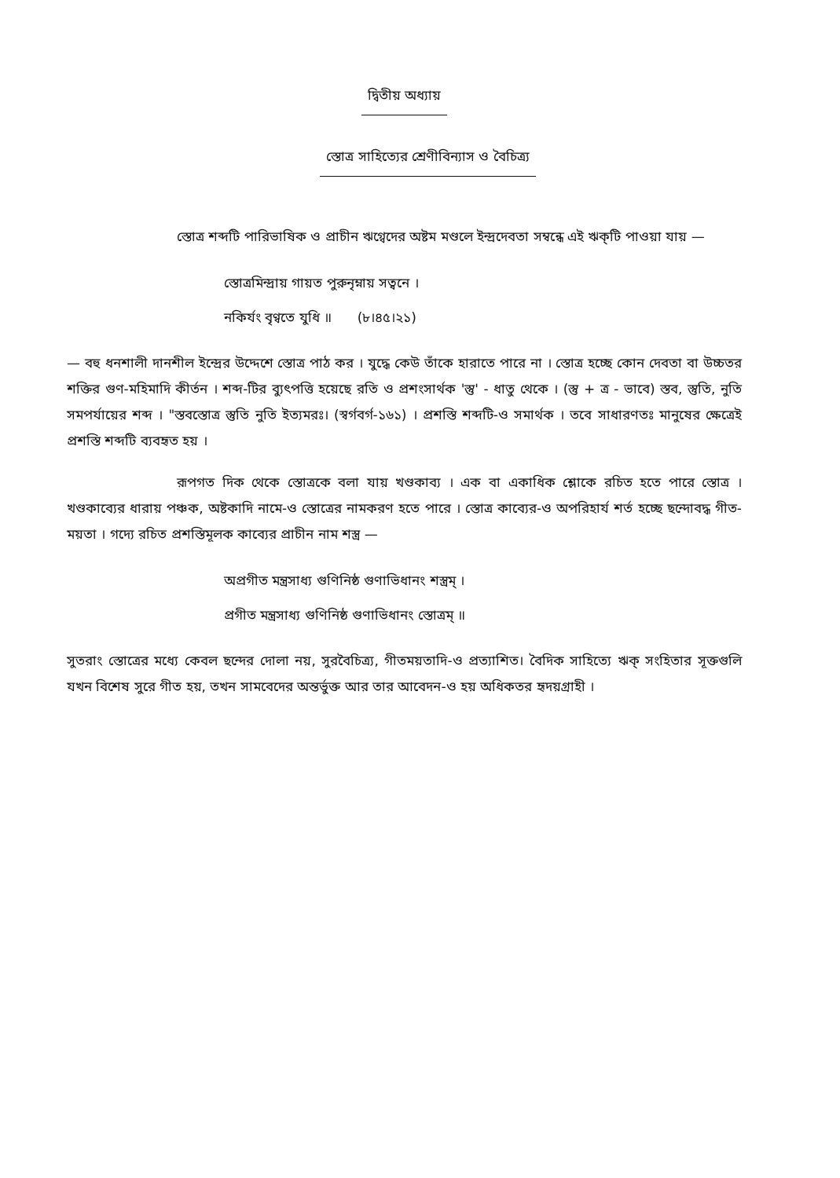দ্বিতীয় অধ্যায়
স্তোত্র সাহিত্যের শ্রেণীবিন্যাস ও বৈচিত্র্য
স্তোত্র শব্দটি পারিভাষিক ও প্রাচীন ঋগ্বেদের অষ্টম মণ্ডলে ইন্দ্রদেবতা সম্বন্ধে এই ঋক্‌টি পাওয়া যায় —
স্তোত্রমিন্দ্রায় গায়ত পুরুনৃম্নায় সত্বনে ।
নকির্যং বৃণ্বতে যুধি ॥ (৮।৪৫।২১)
— বহু ধনশালী দানশীল ইন্দ্রের উদ্দেশে স্তোত্র পাঠ কর । যুদ্ধে কেউ তাঁকে হারাতে পারে না । স্তোত্র হচ্ছে কোন দেবতা বা উচ্চতর শক্তির গুণ-মহিমাদি কীর্তন । শব্দ-টির ব্যুৎপত্তি হয়েছে রতি ও প্রশংসার্থক 'স্তু' - ধাতু থেকে । (স্তু + ত্র - ভাবে) স্তব, স্তুতি, নুতি সমপর্যায়ের শব্দ । "স্তবস্তোত্র স্তুতি নুতি ইত্যমরঃ। (স্বর্গবর্গ-১৬১) । প্রশস্তি শব্দটি-ও সমার্থক । তবে সাধারণতঃ মানুষের ক্ষেত্রেই প্রশস্তি শব্দটি ব্যবহৃত হয় ।
রূপগত দিক থেকে স্তোত্রকে বলা যায় খণ্ডকাব্য । এক বা একাধিক শ্লোকে রচিত হতে পারে স্তোত্র । খণ্ডকাব্যের ধারায় পঞ্চক, অষ্টকাদি নামে-ও স্তোত্রের নামকরণ হতে পারে । স্তোত্র কাব্যের-ও অপরিহার্য শর্ত হচ্ছে ছন্দোবদ্ধ গীত-ময়তা । গদ্যে রচিত প্রশস্তিমূলক কাব্যের প্রাচীন নাম শস্ত্র —
অপ্রগীত মন্ত্রসাধ্য গুণিনিষ্ঠ গুণাভিধানং শস্ত্রম্ ।
প্রগীত মন্ত্রসাধ্য গুণিনিষ্ঠ গুণাভিধানং স্তোত্রম্ ॥
সুতরাং স্তোত্রের মধ্যে কেবল ছন্দের দোলা নয়, সুরবৈচিত্র্য, গীতময়তাদি-ও প্রত্যাশিত। বৈদিক সাহিত্যে ঋক্ সংহিতার সূক্তগুলি যখন বিশেষ সুরে গীত হয়, তখন সামবেদের অন্তর্ভুক্ত আর তার আবেদন-ও হয় অধিকতর হৃদয়গ্রাহী ।